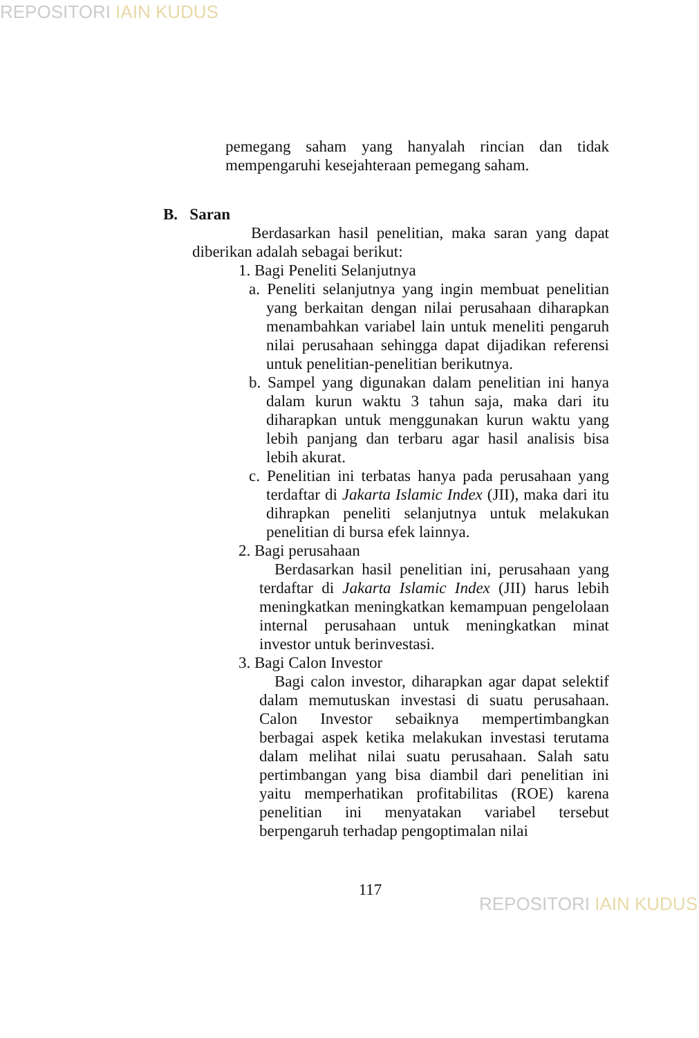REPOSITORI IAIN KUDUS
pemegang saham yang hanyalah rincian dan tidak mempengaruhi kesejahteraan pemegang saham.
B. Saran
Berdasarkan hasil penelitian, maka saran yang dapat diberikan adalah sebagai berikut:
1. Bagi Peneliti Selanjutnya
a. Peneliti selanjutnya yang ingin membuat penelitian yang berkaitan dengan nilai perusahaan diharapkan menambahkan variabel lain untuk meneliti pengaruh nilai perusahaan sehingga dapat dijadikan referensi untuk penelitian-penelitian berikutnya.
b. Sampel yang digunakan dalam penelitian ini hanya dalam kurun waktu 3 tahun saja, maka dari itu diharapkan untuk menggunakan kurun waktu yang lebih panjang dan terbaru agar hasil analisis bisa lebih akurat.
c. Penelitian ini terbatas hanya pada perusahaan yang terdaftar di Jakarta Islamic Index (JII), maka dari itu dihrapkan peneliti selanjutnya untuk melakukan penelitian di bursa efek lainnya.
2. Bagi perusahaan
Berdasarkan hasil penelitian ini, perusahaan yang terdaftar di Jakarta Islamic Index (JII) harus lebih meningkatkan meningkatkan kemampuan pengelolaan internal perusahaan untuk meningkatkan minat investor untuk berinvestasi.
3. Bagi Calon Investor
Bagi calon investor, diharapkan agar dapat selektif dalam memutuskan investasi di suatu perusahaan. Calon Investor sebaiknya mempertimbangkan berbagai aspek ketika melakukan investasi terutama dalam melihat nilai suatu perusahaan. Salah satu pertimbangan yang bisa diambil dari penelitian ini yaitu memperhatikan profitabilitas (ROE) karena penelitian ini menyatakan variabel tersebut berpengaruh terhadap pengoptimalan nilai
117
REPOSITORI IAIN KUDUS